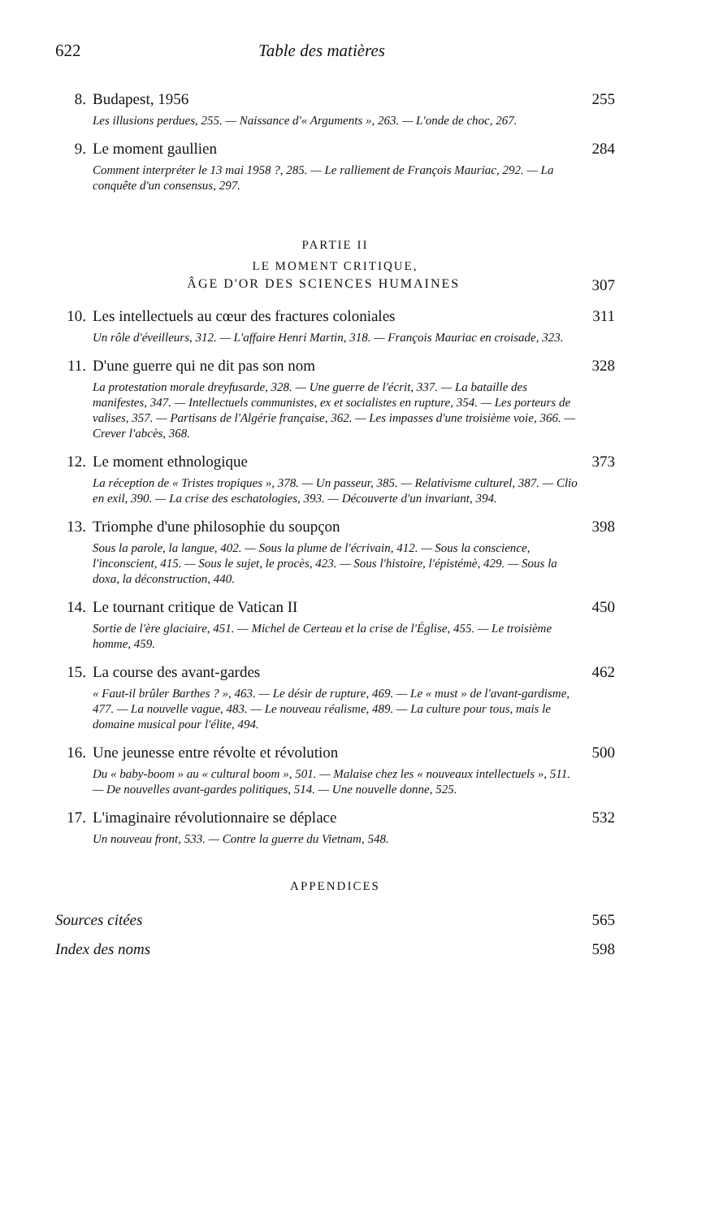622 Table des matières
8. Budapest, 1956 255
Les illusions perdues, 255. — Naissance d'« Arguments », 263. — L'onde de choc, 267.
9. Le moment gaullien 284
Comment interpréter le 13 mai 1958 ?, 285. — Le ralliement de François Mauriac, 292. — La conquête d'un consensus, 297.
PARTIE II
LE MOMENT CRITIQUE,
ÂGE D'OR DES SCIENCES HUMAINES 307
10. Les intellectuels au cœur des fractures coloniales 311
Un rôle d'éveilleurs, 312. — L'affaire Henri Martin, 318. — François Mauriac en croisade, 323.
11. D'une guerre qui ne dit pas son nom 328
La protestation morale dreyfusarde, 328. — Une guerre de l'écrit, 337. — La bataille des manifestes, 347. — Intellectuels communistes, ex et socialistes en rupture, 354. — Les porteurs de valises, 357. — Partisans de l'Algérie française, 362. — Les impasses d'une troisième voie, 366. — Crever l'abcès, 368.
12. Le moment ethnologique 373
La réception de « Tristes tropiques », 378. — Un passeur, 385. — Relativisme culturel, 387. — Clio en exil, 390. — La crise des eschatologies, 393. — Découverte d'un invariant, 394.
13. Triomphe d'une philosophie du soupçon 398
Sous la parole, la langue, 402. — Sous la plume de l'écrivain, 412. — Sous la conscience, l'inconscient, 415. — Sous le sujet, le procès, 423. — Sous l'histoire, l'épistémè, 429. — Sous la doxa, la déconstruction, 440.
14. Le tournant critique de Vatican II 450
Sortie de l'ère glaciaire, 451. — Michel de Certeau et la crise de l'Église, 455. — Le troisième homme, 459.
15. La course des avant-gardes 462
« Faut-il brûler Barthes ? », 463. — Le désir de rupture, 469. — Le « must » de l'avant-gardisme, 477. — La nouvelle vague, 483. — Le nouveau réalisme, 489. — La culture pour tous, mais le domaine musical pour l'élite, 494.
16. Une jeunesse entre révolte et révolution 500
Du « baby-boom » au « cultural boom », 501. — Malaise chez les « nouveaux intellectuels », 511. — De nouvelles avant-gardes politiques, 514. — Une nouvelle donne, 525.
17. L'imaginaire révolutionnaire se déplace 532
Un nouveau front, 533. — Contre la guerre du Vietnam, 548.
APPENDICES
Sources citées 565
Index des noms 598